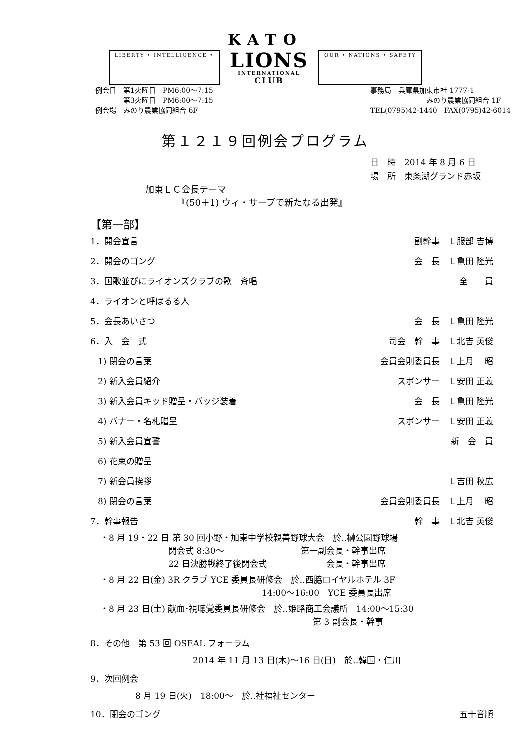KATO
LIBERTY • INTELLIGENCE •
LIONS
INTERNATIONAL
CLUB
OUR • NATIONS • SAFETY
例会日　第1火曜日　PM6:00〜7:15
　　　　第3火曜日　PM6:00〜7:15
例会場　みのり農業協同組合 6F
事務局　兵庫県加東市社 1777-1
　　　　　　　　みのり農業協同組合 1F
TEL(0795)42-1440　FAX(0795)42-6014
第１２１９回例会プログラム
日　時　2014 年 8 月 6 日
場　所　東条湖グランド赤坂
加東ＬＣ会長テーマ
　　　　『(50＋1) ウィ・サーブで新たなる出発』
【第一部】
1．開会宣言 副幹事　Ｌ服部 吉博
2．開会のゴング 会　長　Ｌ亀田 隆光
3．国歌並びにライオンズクラブの歌　斉唱 全　　員
4．ライオンと呼ばるる人
5．会長あいさつ 会　長　Ｌ亀田 隆光
6．入　会　式 司会　幹　事　Ｌ北吉 英俊
1) 閉会の言葉 会員会則委員長　Ｌ上月　 昭
2) 新入会員紹介 スポンサー　Ｌ安田 正義
3) 新入会員キッド贈呈・バッジ装着 会　長　Ｌ亀田 隆光
4) バナー・名札贈呈 スポンサー　Ｌ安田 正義
5) 新入会員宣誓 新　会　員
6) 花束の贈呈
7) 新会員挨拶 Ｌ吉田 秋広
8) 閉会の言葉 会員会則委員長　Ｌ上月　 昭
7．幹事報告 幹　事　Ｌ北吉 英俊
・8 月 19・22 日 第 30 回小野・加東中学校親善野球大会　於‥榊公園野球場
　　　　　　　　閉会式 8:30〜　　　　　　　　　第一副会長・幹事出席
　　　　　　　　22 日決勝戦終了後閉会式　　　　　　　会長・幹事出席
・8 月 22 日(金) 3R クラブ YCE 委員長研修会　於‥西脇ロイヤルホテル 3F
　　　　　　　　　　　　　　　　　　　14:00〜16:00　YCE 委員長出席
・8 月 23 日(土) 献血･視聴覚委員長研修会　於‥姫路商工会議所　14:00〜15:30
　　　　　　　　　　　　　　　　　　　　　　　　　第 3 副会長・幹事
8．その他　第 53 回 OSEAL フォーラム
2014 年 11 月 13 日(木)〜16 日(日)　於‥韓国・仁川
9．次回例会
8 月 19 日(火)　18:00〜　於‥社福祉センター
10．閉会のゴング 五十音順